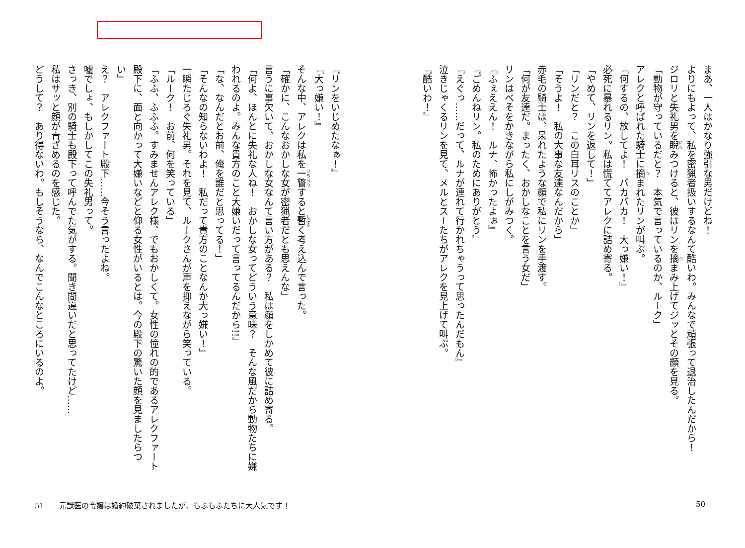まあ、一人はかなり強引な男だけどね！
よりにもよって、私を密猟者扱いするなんて酷いわ。みんなで頑張って退治したんだから！
ジロリと失礼男を睨みつけると、彼はリンを摘まみ上げてジッとその顔を見る。
「動物が守っているだと？　本気で言っているのか、ルーク」
アレクと呼ばれた騎士に摘まれたリンが叫ぶ。
『何するの、放してよ！　バカバカ！　大っ嫌い！』
必死に暴れるリン。私は慌ててアレクに詰め寄る。
「やめて、リンを返して！」
「リンだと？　この白耳リスのことか」
「そうよ！　私の大事な友達なんだから」
赤毛の騎士は、呆れたような顔で私にリンを手渡す。
「何が友達だ。まったく、おかしなことを言う女だ」
リンはべそをかきながら私にしがみつく。
『ふぇええん！　ルナ、怖かったよぉ』
『ごめんねリン。私のためにありがとう』
『えぐっ……だって、ルナが連れて行かれちゃうって思ったんだもん』
泣きじゃくるリンを見て、メルとスーたちがアレクを見上げて叫ぶ。
『酷いわ！』
『リンをいじめたなぁ！』
『大っ嫌い！』
そんな中、アレクは私を一瞥すると暫く考え込んで言った。
「確かに、こんなおかしな女が密猟者だとも思えんな」
言うに事欠いて、おかしな女なんて言い方がある？　私は顔をしかめて彼に詰め寄る。
「何よ、ほんとに失礼な人ね！　おかしな女ってどういう意味？　そんな風だから動物たちに嫌われるのよ。みんな貴方のこと大嫌いだって言ってるんだから!!」
「な、なんだとお前、俺を誰だと思ってる！」
「そんなの知らないわよ！　私だって貴方のことなんか大っ嫌い！」
一瞬たじろぐ失礼男。それを見て、ルークさんが声を抑えながら笑っている。
「ルーク！　お前、何を笑っている」
「ふふ、ふふふ。すみませんアレク様、でもおかしくて。女性の憧れの的であるアレクファート殿下に、面と向かって大嫌いなどと仰る女性がいるとは。今の殿下の驚いた顔を見ましたらつい」
え？　アレクファート殿下……今そう言ったよね。
嘘でしょ、もしかしてこの失礼男って。
さっき、別の騎士も殿下って呼んでた気がする。聞き間違いだと思ってたけど……
私はサッと顔が青ざめるのを感じた。
どうして？　あり得ないわ。もしそうなら、なんでこんなところにいるのよ。
51　　元獣医の令嬢は婚約破棄されましたが、もふもふたちに大人気です！ 50